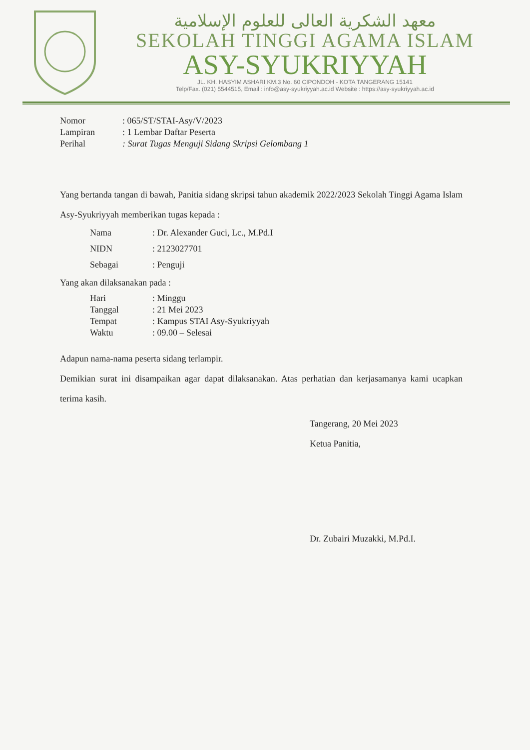معهد الشكرية العالى للعلوم الإسلامية
SEKOLAH TINGGI AGAMA ISLAM
ASY-SYUKRIYYAH
JL. KH. HASYIM ASHARI KM.3 No. 60 CIPONDOH - KOTA TANGERANG 15141
Telp/Fax. (021) 5544515, Email : info@asy-syukriyyah.ac.id Website : https://asy-syukriyyah.ac.id
| Nomor | : 065/ST/STAI-Asy/V/2023 |
| Lampiran | : 1 Lembar Daftar Peserta |
| Perihal | : Surat Tugas Menguji Sidang Skripsi Gelombang 1 |
Yang bertanda tangan di bawah, Panitia sidang skripsi tahun akademik 2022/2023 Sekolah Tinggi Agama Islam Asy-Syukriyyah memberikan tugas kepada :
| Nama | : Dr. Alexander Guci, Lc., M.Pd.I |
| NIDN | : 2123027701 |
| Sebagai | : Penguji |
Yang akan dilaksanakan pada :
| Hari | : Minggu |
| Tanggal | : 21 Mei 2023 |
| Tempat | : Kampus STAI Asy-Syukriyyah |
| Waktu | : 09.00 – Selesai |
Adapun nama-nama peserta sidang terlampir.
Demikian surat ini disampaikan agar dapat dilaksanakan. Atas perhatian dan kerjasamanya kami ucapkan terima kasih.
Tangerang, 20 Mei 2023
Ketua Panitia,
Dr. Zubairi Muzakki, M.Pd.I.